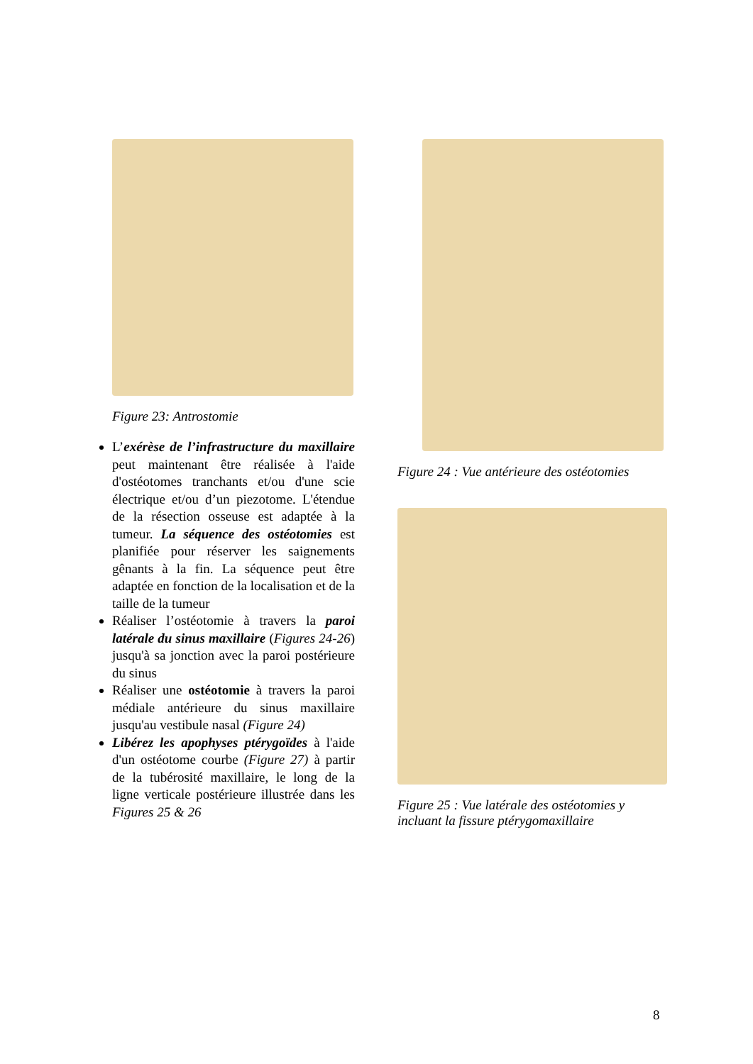Figure 23: Antrostomie
L’exérèse de l’infrastructure du maxillaire peut maintenant être réalisée à l'aide d'ostéotomes tranchants et/ou d'une scie électrique et/ou d’un piezotome. L'étendue de la résection osseuse est adaptée à la tumeur. La séquence des ostéotomies est planifiée pour réserver les saignements gênants à la fin. La séquence peut être adaptée en fonction de la localisation et de la taille de la tumeur
Réaliser l’ostéotomie à travers la paroi latérale du sinus maxillaire (Figures 24-26) jusqu'à sa jonction avec la paroi postérieure du sinus
Réaliser une ostéotomie à travers la paroi médiale antérieure du sinus maxillaire jusqu'au vestibule nasal (Figure 24)
Libérez les apophyses ptérygoïdes à l'aide d'un ostéotome courbe (Figure 27) à partir de la tubérosité maxillaire, le long de la ligne verticale postérieure illustrée dans les Figures 25 & 26
Figure 24 : Vue antérieure des ostéotomies
Figure 25 : Vue latérale des ostéotomies y incluant la fissure ptérygomaxillaire
8